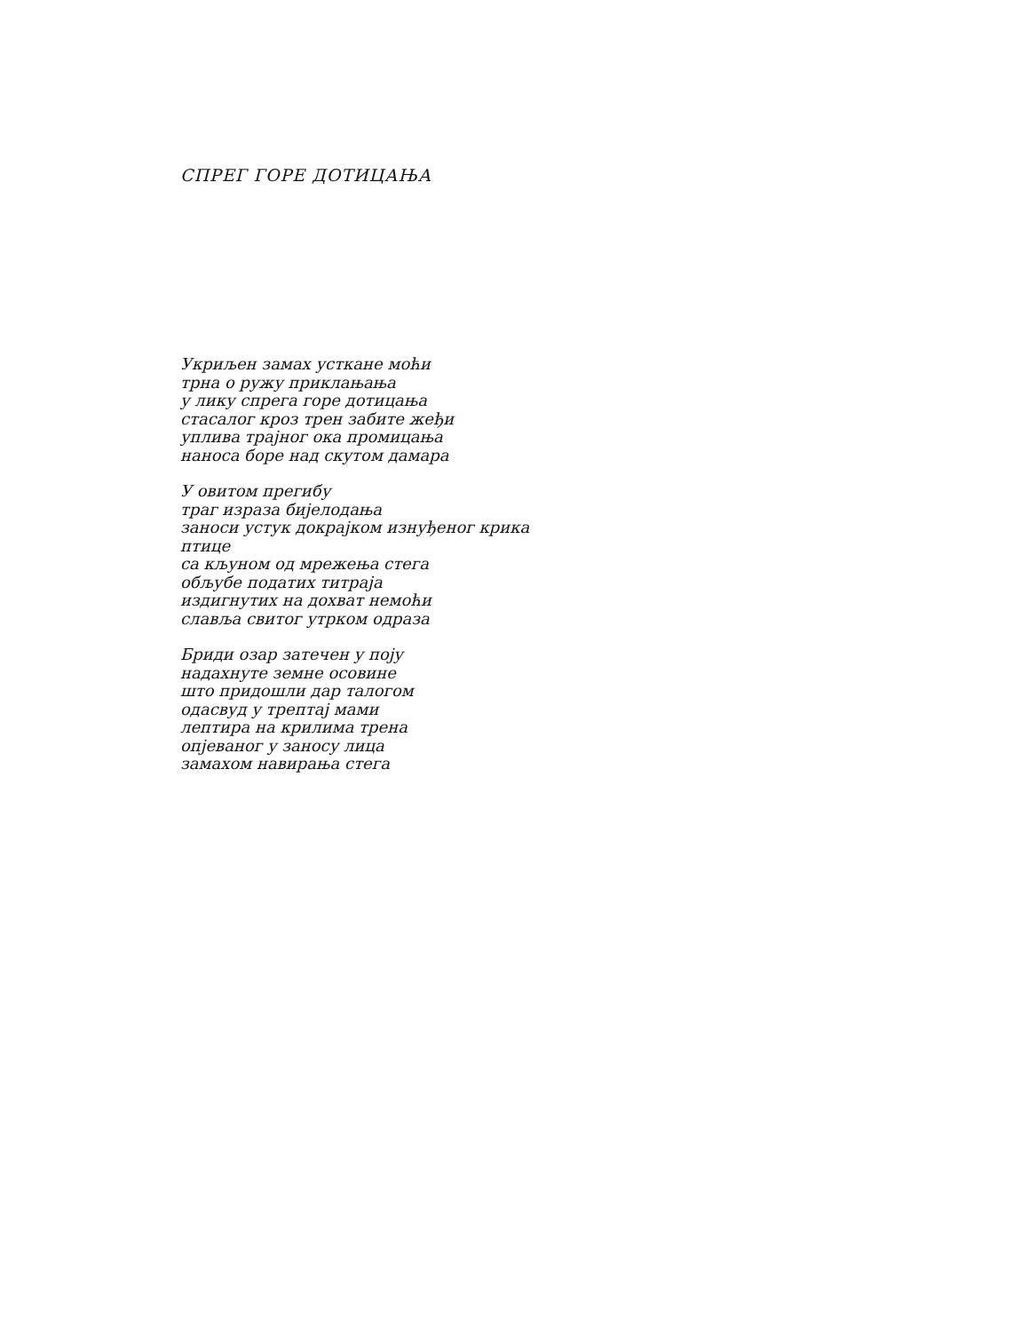СПРЕГ ГОРЕ ДОТИЦАЊА
Укриљен замах усткане моћи
трна о ружу приклањања
у лику спрега горе дотицања
стасалог кроз трен забите жеђи
уплива трајног ока промицања
наноса боре над скутом дамара
У овитом прегибу
траг израза бијелодања
заноси устук докрајком изнуђеног крика
птице
са кљуном од мрежења стега
обљубе податих титраја
издигнутих на дохват немоћи
славља свитог утрком одраза
Бриди озар затечен у поју
надахнуте земне осовине
што придошли дар талогом
одасвуд у трептај мами
лептира на крилима трена
опјеваног у заносу лица
замахом навирања стега